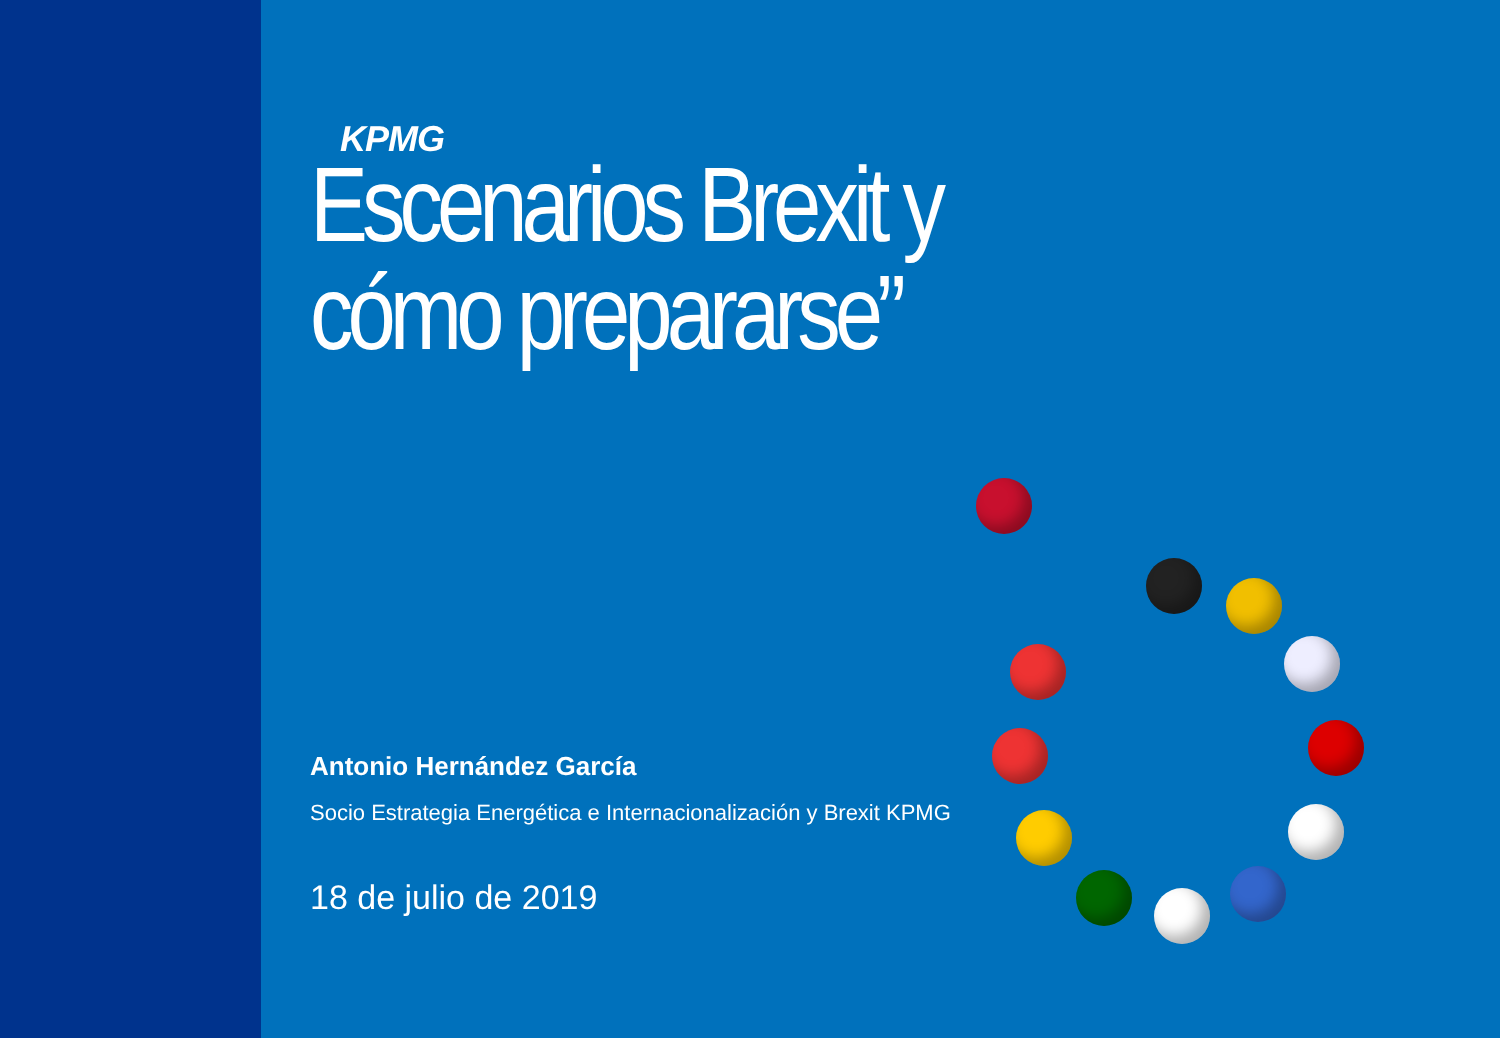KPMG
Escenarios Brexit y
cómo prepararse”
Antonio Hernández García
Socio Estrategia Energética e Internacionalización y Brexit KPMG
18 de julio de 2019